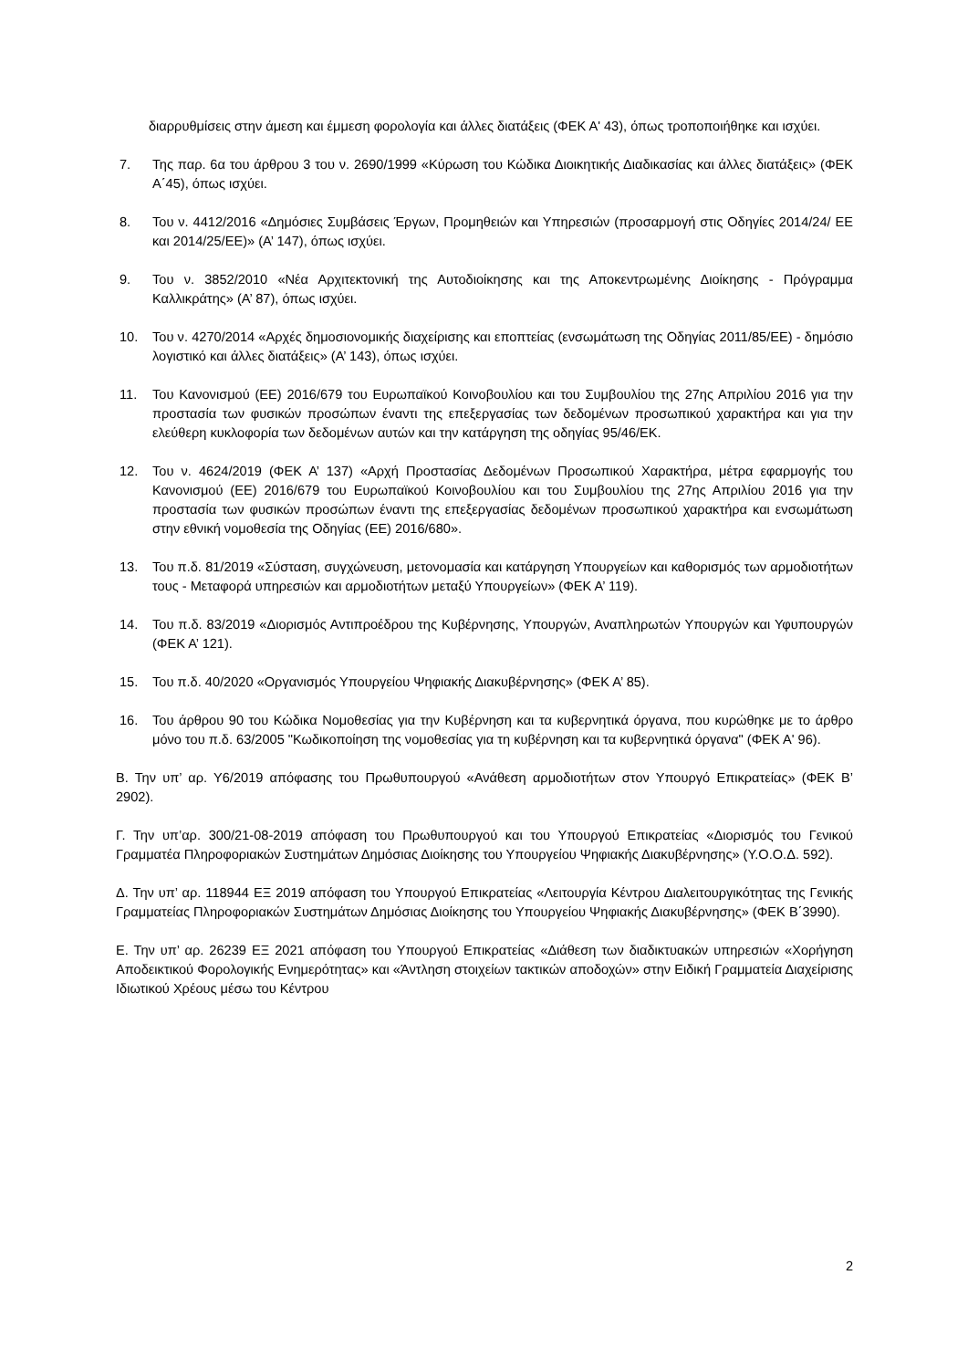διαρρυθμίσεις στην άμεση και έμμεση φορολογία και άλλες διατάξεις (ΦΕΚ Α' 43), όπως τροποποιήθηκε και ισχύει.
7. Της παρ. 6α του άρθρου 3 του ν. 2690/1999 «Κύρωση του Κώδικα Διοικητικής Διαδικασίας και άλλες διατάξεις» (ΦΕΚ Α΄45), όπως ισχύει.
8. Του ν. 4412/2016 «Δημόσιες Συμβάσεις Έργων, Προμηθειών και Υπηρεσιών (προσαρμογή στις Οδηγίες 2014/24/ ΕΕ και 2014/25/ΕΕ)» (Α’ 147), όπως ισχύει.
9. Του ν. 3852/2010 «Νέα Αρχιτεκτονική της Αυτοδιοίκησης και της Αποκεντρωμένης Διοίκησης - Πρόγραμμα Καλλικράτης» (Α’ 87), όπως ισχύει.
10. Του ν. 4270/2014 «Αρχές δημοσιονομικής διαχείρισης και εποπτείας (ενσωμάτωση της Οδηγίας 2011/85/ΕΕ) - δημόσιο λογιστικό και άλλες διατάξεις» (Α’ 143), όπως ισχύει.
11. Του Κανονισμού (ΕΕ) 2016/679 του Ευρωπαϊκού Κοινοβουλίου και του Συμβουλίου της 27ης Απριλίου 2016 για την προστασία των φυσικών προσώπων έναντι της επεξεργασίας των δεδομένων προσωπικού χαρακτήρα και για την ελεύθερη κυκλοφορία των δεδομένων αυτών και την κατάργηση της οδηγίας 95/46/ΕΚ.
12. Του ν. 4624/2019 (ΦΕΚ Α’ 137) «Αρχή Προστασίας Δεδομένων Προσωπικού Χαρακτήρα, μέτρα εφαρμογής του Κανονισμού (ΕΕ) 2016/679 του Ευρωπαϊκού Κοινοβουλίου και του Συμβουλίου της 27ης Απριλίου 2016 για την προστασία των φυσικών προσώπων έναντι της επεξεργασίας δεδομένων προσωπικού χαρακτήρα και ενσωμάτωση στην εθνική νομοθεσία της Οδηγίας (ΕΕ) 2016/680».
13. Του π.δ. 81/2019 «Σύσταση, συγχώνευση, μετονομασία και κατάργηση Υπουργείων και καθορισμός των αρμοδιοτήτων τους - Μεταφορά υπηρεσιών και αρμοδιοτήτων μεταξύ Υπουργείων» (ΦΕΚ Α’ 119).
14. Του π.δ. 83/2019 «Διορισμός Αντιπροέδρου της Κυβέρνησης, Υπουργών, Αναπληρωτών Υπουργών και Υφυπουργών (ΦΕΚ Α’ 121).
15. Του π.δ. 40/2020 «Οργανισμός Υπουργείου Ψηφιακής Διακυβέρνησης» (ΦΕΚ Α’ 85).
16. Του άρθρου 90 του Κώδικα Νομοθεσίας για την Κυβέρνηση και τα κυβερνητικά όργανα, που κυρώθηκε με το άρθρο μόνο του π.δ. 63/2005 "Κωδικοποίηση της νομοθεσίας για τη κυβέρνηση και τα κυβερνητικά όργανα" (ΦΕΚ Α' 96).
Β. Την υπ’ αρ. Υ6/2019 απόφασης του Πρωθυπουργού «Ανάθεση αρμοδιοτήτων στον Υπουργό Επικρατείας» (ΦΕΚ Β’ 2902).
Γ. Την υπ’αρ. 300/21-08-2019 απόφαση του Πρωθυπουργού και του Υπουργού Επικρατείας «Διορισμός του Γενικού Γραμματέα Πληροφοριακών Συστημάτων Δημόσιας Διοίκησης του Υπουργείου Ψηφιακής Διακυβέρνησης» (Υ.Ο.Ο.Δ. 592).
Δ. Την υπ’ αρ. 118944 ΕΞ 2019 απόφαση του Υπουργού Επικρατείας «Λειτουργία Κέντρου Διαλειτουργικότητας της Γενικής Γραμματείας Πληροφοριακών Συστημάτων Δημόσιας Διοίκησης του Υπουργείου Ψηφιακής Διακυβέρνησης» (ΦΕΚ Β΄3990).
Ε. Την υπ’ αρ. 26239 ΕΞ 2021 απόφαση του Υπουργού Επικρατείας «Διάθεση των διαδικτυακών υπηρεσιών «Χορήγηση Αποδεικτικού Φορολογικής Ενημερότητας» και «Άντληση στοιχείων τακτικών αποδοχών» στην Ειδική Γραμματεία Διαχείρισης Ιδιωτικού Χρέους μέσω του Κέντρου
2